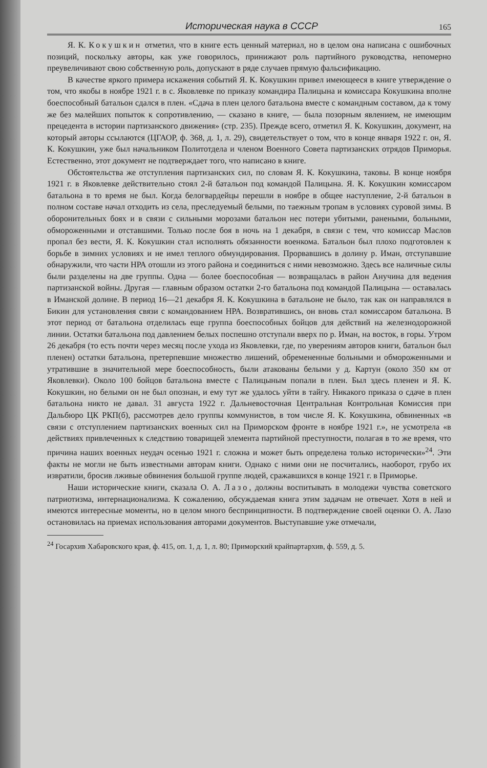Историческая наука в СССР 165
Я. К. Кокушкин отметил, что в книге есть ценный материал, но в целом она написана с ошибочных позиций, поскольку авторы, как уже говорилось, принижают роль партийного руководства, непомерно преувеличивают свою собственную роль, допускают в ряде случаев прямую фальсификацию.
В качестве яркого примера искажения событий Я. К. Кокушкин привел имеющееся в книге утверждение о том, что якобы в ноябре 1921 г. в с. Яковлевке по приказу командира Палицына и комиссара Кокушкина вполне боеспособный батальон сдался в плен. «Сдача в плен целого батальона вместе с командным составом, да к тому же без малейших попыток к сопротивлению, — сказано в книге, — была позорным явлением, не имеющим прецедента в истории партизанского движения» (стр. 235). Прежде всего, отметил Я. К. Кокушкин, документ, на который авторы ссылаются (ЦГАОР, ф. 368, д. 1, л. 29), свидетельствует о том, что в конце января 1922 г. он, Я. К. Кокушкин, уже был начальником Политотдела и членом Военного Совета партизанских отрядов Приморья. Естественно, этот документ не подтверждает того, что написано в книге.
Обстоятельства же отступления партизанских сил, по словам Я. К. Кокушкина, таковы. В конце ноября 1921 г. в Яковлевке действительно стоял 2-й батальон под командой Палицына. Я. К. Кокушкин комиссаром батальона в то время не был. Когда белогвардейцы перешли в ноябре в общее наступление, 2-й батальон в полном составе начал отходить из села, преследуемый белыми, по таежным тропам в условиях суровой зимы. В оборонительных боях и в связи с сильными морозами батальон нес потери убитыми, ранеными, больными, обмороженными и отставшими. Только после боя в ночь на 1 декабря, в связи с тем, что комиссар Маслов пропал без вести, Я. К. Кокушкин стал исполнять обязанности военкома. Батальон был плохо подготовлен к борьбе в зимних условиях и не имел теплого обмундирования. Прорвавшись в долину р. Иман, отступавшие обнаружили, что части НРА отошли из этого района и соединиться с ними невозможно. Здесь все наличные силы были разделены на две группы. Одна — более боеспособная — возвращалась в район Анучина для ведения партизанской войны. Другая — главным образом остатки 2-го батальона под командой Палицына — оставалась в Иманской долине. В период 16—21 декабря Я. К. Кокушкина в батальоне не было, так как он направлялся в Бикин для установления связи с командованием НРА. Возвратившись, он вновь стал комиссаром батальона. В этот период от батальона отделилась еще группа боеспособных бойцов для действий на железнодорожной линии. Остатки батальона под давлением белых поспешно отступали вверх по р. Иман, на восток, в горы. Утром 26 декабря (то есть почти через месяц после ухода из Яковлевки, где, по уверениям авторов книги, батальон был пленен) остатки батальона, претерпевшие множество лишений, обремененные больными и обмороженными и утратившие в значительной мере боеспособность, были атакованы белыми у д. Картун (около 350 км от Яковлевки). Около 100 бойцов батальона вместе с Палицыным попали в плен. Был здесь пленен и Я. К. Кокушкин, но белыми он не был опознан, и ему тут же удалось уйти в тайгу. Никакого приказа о сдаче в плен батальона никто не давал. 31 августа 1922 г. Дальневосточная Центральная Контрольная Комиссия при Дальбюро ЦК РКП(б), рассмотрев дело группы коммунистов, в том числе Я. К. Кокушкина, обвиненных «в связи с отступлением партизанских военных сил на Приморском фронте в ноябре 1921 г.», не усмотрела «в действиях привлеченных к следствию товарищей элемента партийной преступности, полагая в то же время, что причина наших военных неудач осенью 1921 г. сложна и может быть определена только исторически»<sup>24</sup>. Эти факты не могли не быть известными авторам книги. Однако с ними они не посчитались, наоборот, грубо их извратили, бросив лживые обвинения большой группе людей, сражавшихся в конце 1921 г. в Приморье.
Наши исторические книги, сказала О. А. Лазо, должны воспитывать в молодежи чувства советского патриотизма, интернационализма. К сожалению, обсуждаемая книга этим задачам не отвечает. Хотя в ней и имеются интересные моменты, но в целом много беспринципности. В подтверждение своей оценки О. А. Лазо остановилась на приемах использования авторами документов. Выступавшие уже отмечали,
<sup>24</sup> Госархив Хабаровского края, ф. 415, оп. 1, д. 1, л. 80; Приморский крайпартархив, ф. 559, д. 5.